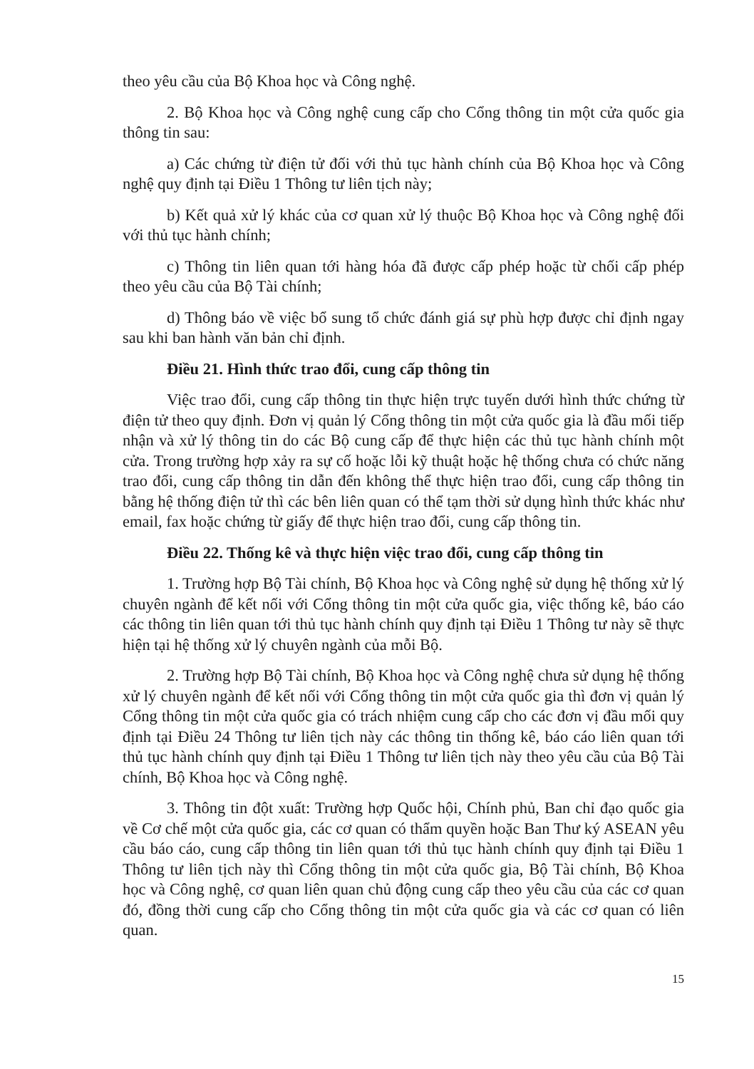theo yêu cầu của Bộ Khoa học và Công nghệ.
2. Bộ Khoa học và Công nghệ cung cấp cho Cổng thông tin một cửa quốc gia thông tin sau:
a) Các chứng từ điện tử đối với thủ tục hành chính của Bộ Khoa học và Công nghệ quy định tại Điều 1 Thông tư liên tịch này;
b) Kết quả xử lý khác của cơ quan xử lý thuộc Bộ Khoa học và Công nghệ đối với thủ tục hành chính;
c) Thông tin liên quan tới hàng hóa đã được cấp phép hoặc từ chối cấp phép theo yêu cầu của Bộ Tài chính;
d) Thông báo về việc bổ sung tổ chức đánh giá sự phù hợp được chỉ định ngay sau khi ban hành văn bản chỉ định.
Điều 21. Hình thức trao đổi, cung cấp thông tin
Việc trao đổi, cung cấp thông tin thực hiện trực tuyến dưới hình thức chứng từ điện tử theo quy định. Đơn vị quản lý Cổng thông tin một cửa quốc gia là đầu mối tiếp nhận và xử lý thông tin do các Bộ cung cấp để thực hiện các thủ tục hành chính một cửa. Trong trường hợp xảy ra sự cố hoặc lỗi kỹ thuật hoặc hệ thống chưa có chức năng trao đổi, cung cấp thông tin dẫn đến không thể thực hiện trao đổi, cung cấp thông tin bằng hệ thống điện tử thì các bên liên quan có thể tạm thời sử dụng hình thức khác như email, fax hoặc chứng từ giấy để thực hiện trao đổi, cung cấp thông tin.
Điều 22. Thống kê và thực hiện việc trao đổi, cung cấp thông tin
1. Trường hợp Bộ Tài chính, Bộ Khoa học và Công nghệ sử dụng hệ thống xử lý chuyên ngành để kết nối với Cổng thông tin một cửa quốc gia, việc thống kê, báo cáo các thông tin liên quan tới thủ tục hành chính quy định tại Điều 1 Thông tư này sẽ thực hiện tại hệ thống xử lý chuyên ngành của mỗi Bộ.
2. Trường hợp Bộ Tài chính, Bộ Khoa học và Công nghệ chưa sử dụng hệ thống xử lý chuyên ngành để kết nối với Cổng thông tin một cửa quốc gia thì đơn vị quản lý Cổng thông tin một cửa quốc gia có trách nhiệm cung cấp cho các đơn vị đầu mối quy định tại Điều 24 Thông tư liên tịch này các thông tin thống kê, báo cáo liên quan tới thủ tục hành chính quy định tại Điều 1 Thông tư liên tịch này theo yêu cầu của Bộ Tài chính, Bộ Khoa học và Công nghệ.
3. Thông tin đột xuất: Trường hợp Quốc hội, Chính phủ, Ban chỉ đạo quốc gia về Cơ chế một cửa quốc gia, các cơ quan có thẩm quyền hoặc Ban Thư ký ASEAN yêu cầu báo cáo, cung cấp thông tin liên quan tới thủ tục hành chính quy định tại Điều 1 Thông tư liên tịch này thì Cổng thông tin một cửa quốc gia, Bộ Tài chính, Bộ Khoa học và Công nghệ, cơ quan liên quan chủ động cung cấp theo yêu cầu của các cơ quan đó, đồng thời cung cấp cho Cổng thông tin một cửa quốc gia và các cơ quan có liên quan.
15